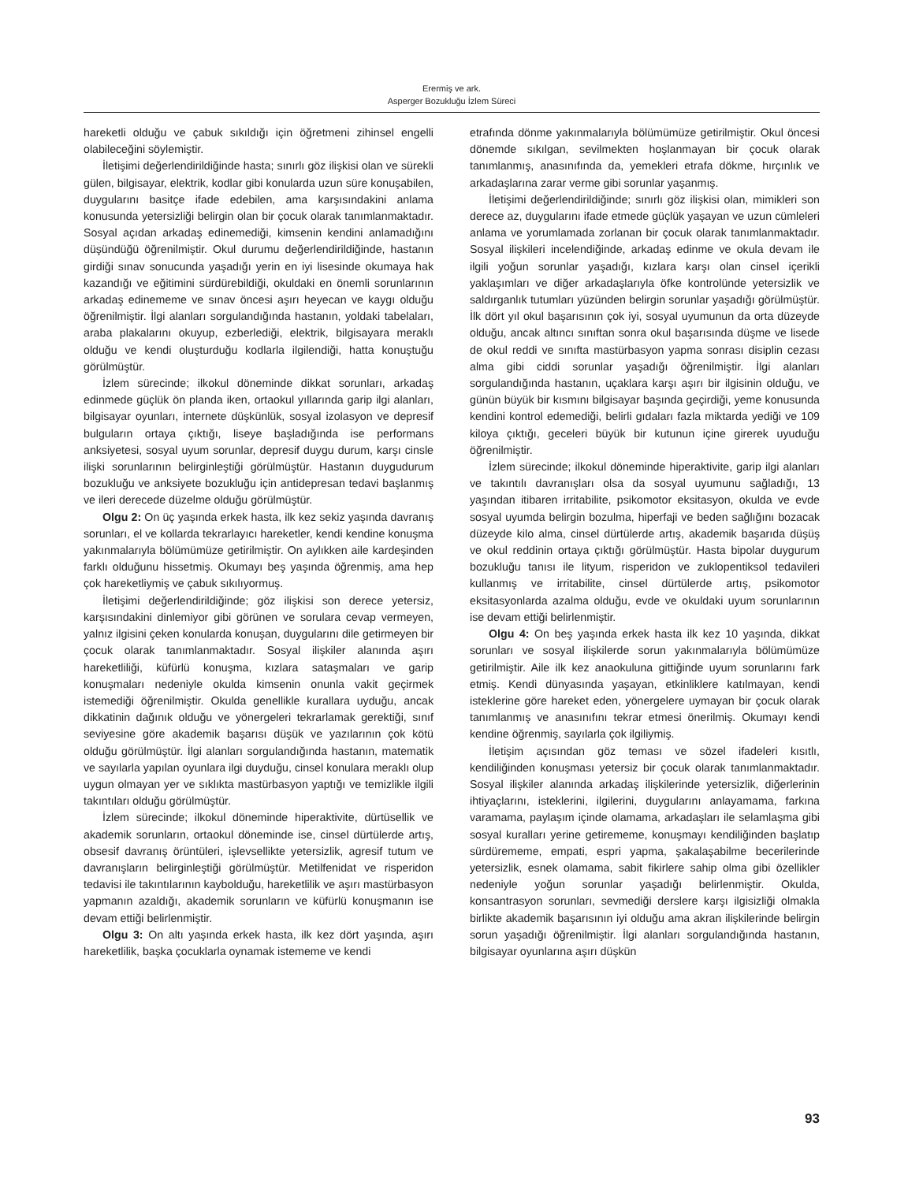Erermiş ve ark.
Asperger Bozukluğu İzlem Süreci
hareketli olduğu ve çabuk sıkıldığı için öğretmeni zihinsel engelli olabileceğini söylemiştir.
İletişimi değerlendirildiğinde hasta; sınırlı göz ilişkisi olan ve sürekli gülen, bilgisayar, elektrik, kodlar gibi konularda uzun süre konuşabilen, duygularını basitçe ifade edebilen, ama karşısındakini anlama konusunda yetersizliği belirgin olan bir çocuk olarak tanımlanmaktadır. Sosyal açıdan arkadaş edinemediği, kimsenin kendini anlamadığını düşündüğü öğrenilmiştir. Okul durumu değerlendirildiğinde, hastanın girdiği sınav sonucunda yaşadığı yerin en iyi lisesinde okumaya hak kazandığı ve eğitimini sürdürebildiği, okuldaki en önemli sorunlarının arkadaş edinememe ve sınav öncesi aşırı heyecan ve kaygı olduğu öğrenilmiştir. İlgi alanları sorgulandığında hastanın, yoldaki tabelaları, araba plakalarını okuyup, ezberlediği, elektrik, bilgisayara meraklı olduğu ve kendi oluşturduğu kodlarla ilgilendiği, hatta konuştuğu görülmüştür.
İzlem sürecinde; ilkokul döneminde dikkat sorunları, arkadaş edinmede güçlük ön planda iken, ortaokul yıllarında garip ilgi alanları, bilgisayar oyunları, internete düşkünlük, sosyal izolasyon ve depresif bulguların ortaya çıktığı, liseye başladığında ise performans anksiyetesi, sosyal uyum sorunlar, depresif duygu durum, karşı cinsle ilişki sorunlarının belirginleştiği görülmüştür. Hastanın duygudurum bozukluğu ve anksiyete bozukluğu için antidepresan tedavi başlanmış ve ileri derecede düzelme olduğu görülmüştür.
Olgu 2: On üç yaşında erkek hasta, ilk kez sekiz yaşında davranış sorunları, el ve kollarda tekrarlayıcı hareketler, kendi kendine konuşma yakınmalarıyla bölümümüze getirilmiştir. On aylıkken aile kardeşinden farklı olduğunu hissetmiş. Okumayı beş yaşında öğrenmiş, ama hep çok hareketliymiş ve çabuk sıkılıyormuş.
İletişimi değerlendirildiğinde; göz ilişkisi son derece yetersiz, karşısındakini dinlemiyor gibi görünen ve sorulara cevap vermeyen, yalnız ilgisini çeken konularda konuşan, duygularını dile getirmeyen bir çocuk olarak tanımlanmaktadır. Sosyal ilişkiler alanında aşırı hareketliliği, küfürlü konuşma, kızlara sataşmaları ve garip konuşmaları nedeniyle okulda kimsenin onunla vakit geçirmek istemediği öğrenilmiştir. Okulda genellikle kurallara uyduğu, ancak dikkatinin dağınık olduğu ve yönergeleri tekrarlamak gerektiği, sınıf seviyesine göre akademik başarısı düşük ve yazılarının çok kötü olduğu görülmüştür. İlgi alanları sorgulandığında hastanın, matematik ve sayılarla yapılan oyunlara ilgi duyduğu, cinsel konulara meraklı olup uygun olmayan yer ve sıklıkta mastürbasyon yaptığı ve temizlikle ilgili takıntıları olduğu görülmüştür.
İzlem sürecinde; ilkokul döneminde hiperaktivite, dürtüsellik ve akademik sorunların, ortaokul döneminde ise, cinsel dürtülerde artış, obsesif davranış örüntüleri, işlevsellikte yetersizlik, agresif tutum ve davranışların belirginleştiği görülmüştür. Metilfenidat ve risperidon tedavisi ile takıntılarının kaybolduğu, hareketlilik ve aşırı mastürbasyon yapmanın azaldığı, akademik sorunların ve küfürlü konuşmanın ise devam ettiği belirlenmiştir.
Olgu 3: On altı yaşında erkek hasta, ilk kez dört yaşında, aşırı hareketlilik, başka çocuklarla oynamak istememe ve kendi
etrafında dönme yakınmalarıyla bölümümüze getirilmiştir. Okul öncesi dönemde sıkılgan, sevilmekten hoşlanmayan bir çocuk olarak tanımlanmış, anasınıfında da, yemekleri etrafa dökme, hırçınlık ve arkadaşlarına zarar verme gibi sorunlar yaşanmış.
İletişimi değerlendirildiğinde; sınırlı göz ilişkisi olan, mimikleri son derece az, duygularını ifade etmede güçlük yaşayan ve uzun cümleleri anlama ve yorumlamada zorlanan bir çocuk olarak tanımlanmaktadır. Sosyal ilişkileri incelendiğinde, arkadaş edinme ve okula devam ile ilgili yoğun sorunlar yaşadığı, kızlara karşı olan cinsel içerikli yaklaşımları ve diğer arkadaşlarıyla öfke kontrolünde yetersizlik ve saldırganlık tutumları yüzünden belirgin sorunlar yaşadığı görülmüştür. İlk dört yıl okul başarısının çok iyi, sosyal uyumunun da orta düzeyde olduğu, ancak altıncı sınıftan sonra okul başarısında düşme ve lisede de okul reddi ve sınıfta mastürbasyon yapma sonrası disiplin cezası alma gibi ciddi sorunlar yaşadığı öğrenilmiştir. İlgi alanları sorgulandığında hastanın, uçaklara karşı aşırı bir ilgisinin olduğu, ve günün büyük bir kısmını bilgisayar başında geçirdiği, yeme konusunda kendini kontrol edemediği, belirli gıdaları fazla miktarda yediği ve 109 kiloya çıktığı, geceleri büyük bir kutunun içine girerek uyuduğu öğrenilmiştir.
İzlem sürecinde; ilkokul döneminde hiperaktivite, garip ilgi alanları ve takıntılı davranışları olsa da sosyal uyumunu sağladığı, 13 yaşından itibaren irritabilite, psikomotor eksitasyon, okulda ve evde sosyal uyumda belirgin bozulma, hiperfaji ve beden sağlığını bozacak düzeyde kilo alma, cinsel dürtülerde artış, akademik başarıda düşüş ve okul reddinin ortaya çıktığı görülmüştür. Hasta bipolar duygurum bozukluğu tanısı ile lityum, risperidon ve zuklopentiksol tedavileri kullanmış ve irritabilite, cinsel dürtülerde artış, psikomotor eksitasyonlarda azalma olduğu, evde ve okuldaki uyum sorunlarının ise devam ettiği belirlenmiştir.
Olgu 4: On beş yaşında erkek hasta ilk kez 10 yaşında, dikkat sorunları ve sosyal ilişkilerde sorun yakınmalarıyla bölümümüze getirilmiştir. Aile ilk kez anaokuluna gittiğinde uyum sorunlarını fark etmiş. Kendi dünyasında yaşayan, etkinliklere katılmayan, kendi isteklerine göre hareket eden, yönergelere uymayan bir çocuk olarak tanımlanmış ve anasınıfını tekrar etmesi önerilmiş. Okumayı kendi kendine öğrenmiş, sayılarla çok ilgiliymiş.
İletişim açısından göz teması ve sözel ifadeleri kısıtlı, kendiliğinden konuşması yetersiz bir çocuk olarak tanımlanmaktadır. Sosyal ilişkiler alanında arkadaş ilişkilerinde yetersizlik, diğerlerinin ihtiyaçlarını, isteklerini, ilgilerini, duygularını anlayamama, farkına varamama, paylaşım içinde olamama, arkadaşları ile selamlaşma gibi sosyal kuralları yerine getirememe, konuşmayı kendiliğinden başlatıp sürdürememe, empati, espri yapma, şakalaşabilme becerilerinde yetersizlik, esnek olamama, sabit fikirlere sahip olma gibi özellikler nedeniyle yoğun sorunlar yaşadığı belirlenmiştir. Okulda, konsantrasyon sorunları, sevmediği derslere karşı ilgisizliği olmakla birlikte akademik başarısının iyi olduğu ama akran ilişkilerinde belirgin sorun yaşadığı öğrenilmiştir. İlgi alanları sorgulandığında hastanın, bilgisayar oyunlarına aşırı düşkün
93